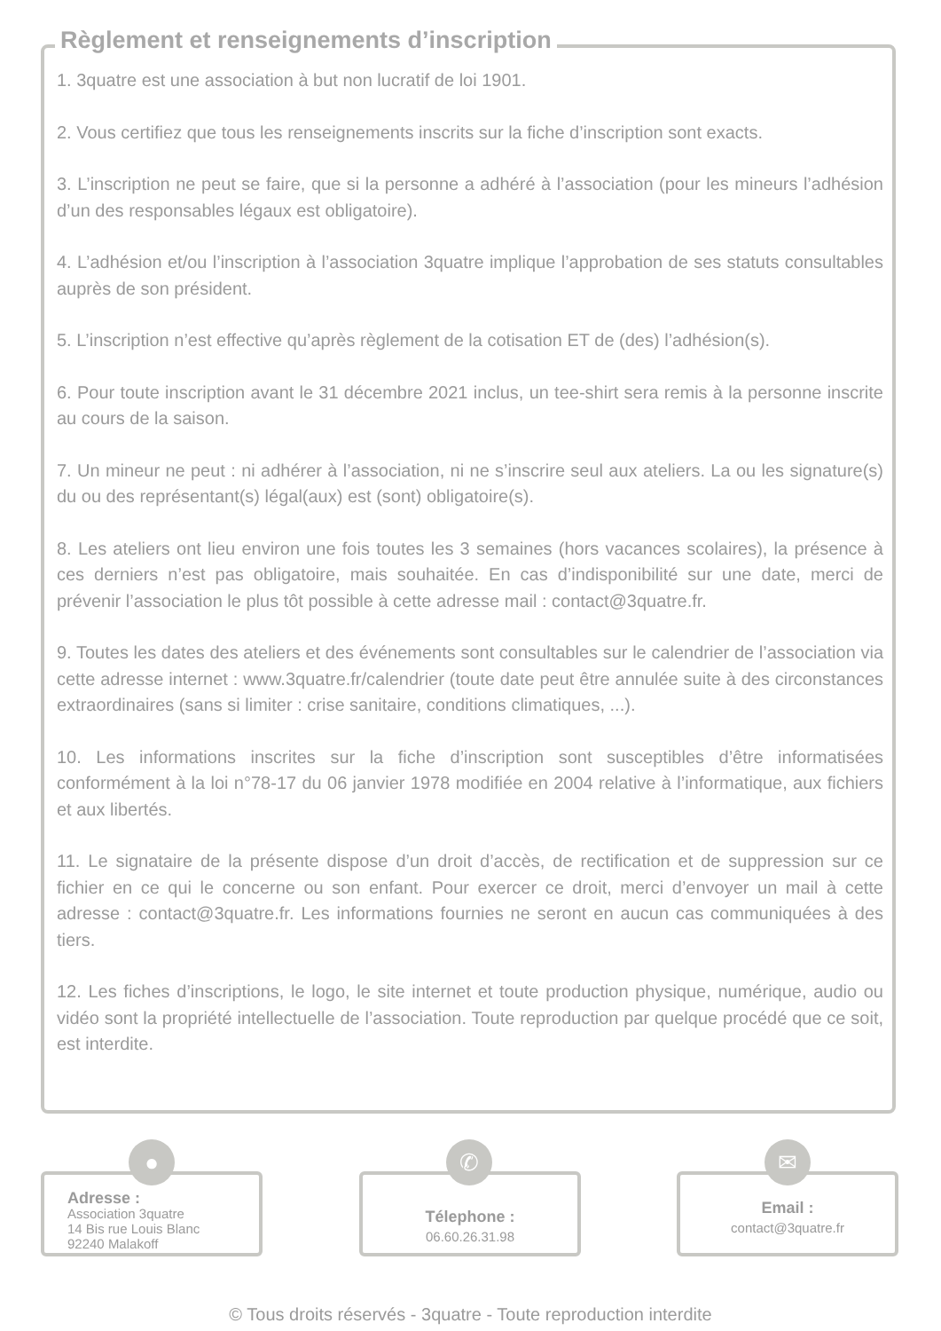Règlement et renseignements d’inscription
1. 3quatre est une association à but non lucratif de loi 1901.
2. Vous certifiez que tous les renseignements inscrits sur la fiche d’inscription sont exacts.
3. L’inscription ne peut se faire, que si la personne a adhéré à l’association (pour les mineurs l’adhésion d’un des responsables légaux est obligatoire).
4. L’adhésion et/ou l’inscription à l’association 3quatre implique l’approbation de ses statuts consultables auprès de son président.
5. L’inscription n’est effective qu’après règlement de la cotisation ET de (des) l’adhésion(s).
6. Pour toute inscription avant le 31 décembre 2021 inclus, un tee-shirt sera remis à la personne inscrite au cours de la saison.
7. Un mineur ne peut : ni adhérer à l’association, ni ne s’inscrire seul aux ateliers. La ou les signature(s) du ou des représentant(s) légal(aux) est (sont) obligatoire(s).
8. Les ateliers ont lieu environ une fois toutes les 3 semaines (hors vacances scolaires), la présence à ces derniers n’est pas obligatoire, mais souhaitée. En cas d’indisponibilité sur une date, merci de prévenir l’association le plus tôt possible à cette adresse mail : contact@3quatre.fr.
9. Toutes les dates des ateliers et des événements sont consultables sur le calendrier de l’association via cette adresse internet : www.3quatre.fr/calendrier (toute date peut être annulée suite à des circonstances extraordinaires (sans si limiter : crise sanitaire, conditions climatiques, ...).
10. Les informations inscrites sur la fiche d’inscription sont susceptibles d’être informatisées conformément à la loi n°78-17 du 06 janvier 1978 modifiée en 2004 relative à l’informatique, aux fichiers et aux libertés.
11. Le signataire de la présente dispose d’un droit d’accès, de rectification et de suppression sur ce fichier en ce qui le concerne ou son enfant. Pour exercer ce droit, merci d’envoyer un mail à cette adresse : contact@3quatre.fr. Les informations fournies ne seront en aucun cas communiquées à des tiers.
12. Les fiches d’inscriptions, le logo, le site internet et toute production physique, numérique, audio ou vidéo sont la propriété intellectuelle de l’association. Toute reproduction par quelque procédé que ce soit, est interdite.
Adresse :
Association 3quatre
14 Bis rue Louis Blanc
92240 Malakoff
●
Télephone :
06.60.26.31.98
✆
Email :
contact@3quatre.fr
✉
© Tous droits réservés - 3quatre - Toute reproduction interdite